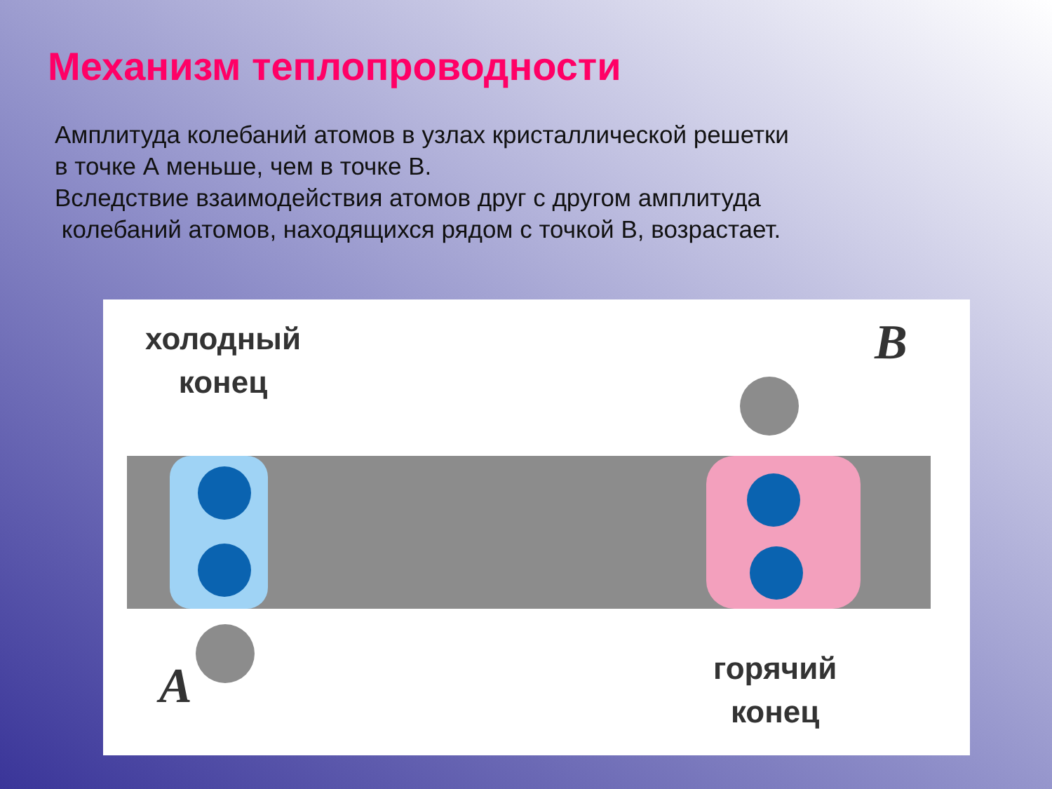Механизм теплопроводности
Амплитуда колебаний атомов в узлах кристаллической решетки
в точке А меньше, чем в точке В.
Вследствие взаимодействия атомов друг с другом амплитуда
колебаний атомов, находящихся рядом с точкой В, возрастает.
холодный
конец
B
A
горячий
конец